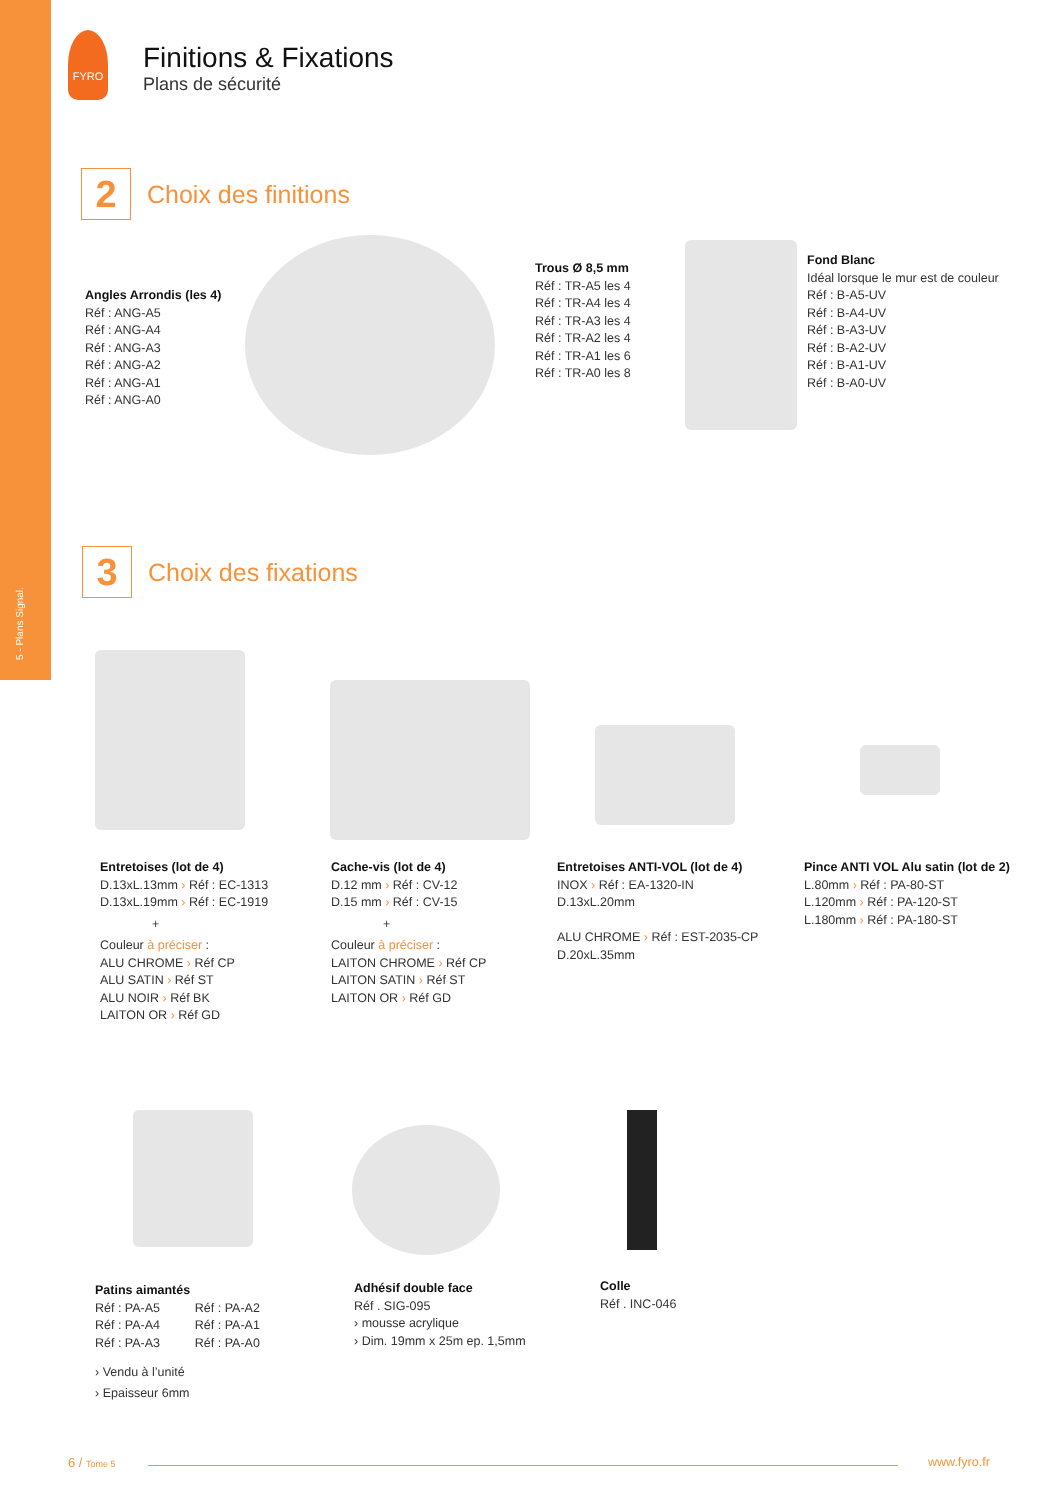5 - Plans Signal.
FYRO
Finitions & Fixations
Plans de sécurité
2 Choix des finitions
Angles Arrondis (les 4)
Réf : ANG-A5
Réf : ANG-A4
Réf : ANG-A3
Réf : ANG-A2
Réf : ANG-A1
Réf : ANG-A0
Trous Ø 8,5 mm
Réf : TR-A5 les 4
Réf : TR-A4 les 4
Réf : TR-A3 les 4
Réf : TR-A2 les 4
Réf : TR-A1 les 6
Réf : TR-A0 les 8
Fond Blanc
Idéal lorsque le mur est de couleur
Réf : B-A5-UV
Réf : B-A4-UV
Réf : B-A3-UV
Réf : B-A2-UV
Réf : B-A1-UV
Réf : B-A0-UV
3 Choix des fixations
Entretoises (lot de 4)
D.13xL.13mm › Réf : EC-1313
D.13xL.19mm › Réf : EC-1919
+
Couleur à préciser :
ALU CHROME › Réf CP
ALU SATIN › Réf ST
ALU NOIR › Réf BK
LAITON OR › Réf GD
Cache-vis (lot de 4)
D.12 mm › Réf : CV-12
D.15 mm › Réf : CV-15
+
Couleur à préciser :
LAITON CHROME › Réf CP
LAITON SATIN › Réf ST
LAITON OR › Réf GD
Entretoises ANTI-VOL (lot de 4)
INOX › Réf : EA-1320-IN
D.13xL.20mm
ALU CHROME › Réf : EST-2035-CP
D.20xL.35mm
Pince ANTI VOL Alu satin (lot de 2)
L.80mm › Réf : PA-80-ST
L.120mm › Réf : PA-120-ST
L.180mm › Réf : PA-180-ST
Patins aimantés
Réf : PA-A5 Réf : PA-A2
Réf : PA-A4 Réf : PA-A1
Réf : PA-A3 Réf : PA-A0
› Vendu à l’unité
› Epaisseur 6mm
Adhésif double face
Réf . SIG-095
› mousse acrylique
› Dim. 19mm x 25m ep. 1,5mm
Colle
Réf . INC-046
6 / Tome 5 www.fyro.fr